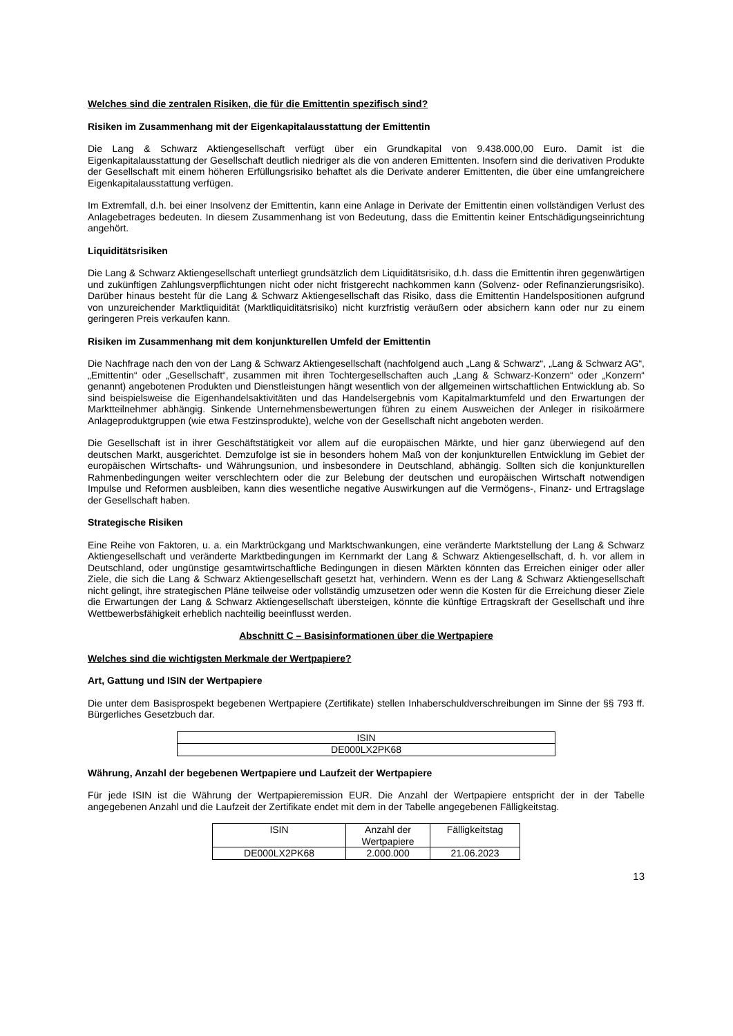Welches sind die zentralen Risiken, die für die Emittentin spezifisch sind?
Risiken im Zusammenhang mit der Eigenkapitalausstattung der Emittentin
Die Lang & Schwarz Aktiengesellschaft verfügt über ein Grundkapital von 9.438.000,00 Euro. Damit ist die Eigenkapitalausstattung der Gesellschaft deutlich niedriger als die von anderen Emittenten. Insofern sind die derivativen Produkte der Gesellschaft mit einem höheren Erfüllungsrisiko behaftet als die Derivate anderer Emittenten, die über eine umfangreichere Eigenkapitalausstattung verfügen.
Im Extremfall, d.h. bei einer Insolvenz der Emittentin, kann eine Anlage in Derivate der Emittentin einen vollständigen Verlust des Anlagebetrages bedeuten. In diesem Zusammenhang ist von Bedeutung, dass die Emittentin keiner Entschädigungseinrichtung angehört.
Liquiditätsrisiken
Die Lang & Schwarz Aktiengesellschaft unterliegt grundsätzlich dem Liquiditätsrisiko, d.h. dass die Emittentin ihren gegenwärtigen und zukünftigen Zahlungsverpflichtungen nicht oder nicht fristgerecht nachkommen kann (Solvenz- oder Refinanzierungsrisiko). Darüber hinaus besteht für die Lang & Schwarz Aktiengesellschaft das Risiko, dass die Emittentin Handelspositionen aufgrund von unzureichender Marktliquidität (Marktliquiditätsrisiko) nicht kurzfristig veräußern oder absichern kann oder nur zu einem geringeren Preis verkaufen kann.
Risiken im Zusammenhang mit dem konjunkturellen Umfeld der Emittentin
Die Nachfrage nach den von der Lang & Schwarz Aktiengesellschaft (nachfolgend auch „Lang & Schwarz“, „Lang & Schwarz AG“, „Emittentin“ oder „Gesellschaft“, zusammen mit ihren Tochtergesellschaften auch „Lang & Schwarz-Konzern“ oder „Konzern“ genannt) angebotenen Produkten und Dienstleistungen hängt wesentlich von der allgemeinen wirtschaftlichen Entwicklung ab. So sind beispielsweise die Eigenhandelsaktivitäten und das Handelsergebnis vom Kapitalmarktumfeld und den Erwartungen der Marktteilnehmer abhängig. Sinkende Unternehmensbewertungen führen zu einem Ausweichen der Anleger in risikoärmere Anlageproduktgruppen (wie etwa Festzinsprodukte), welche von der Gesellschaft nicht angeboten werden.
Die Gesellschaft ist in ihrer Geschäftstätigkeit vor allem auf die europäischen Märkte, und hier ganz überwiegend auf den deutschen Markt, ausgerichtet. Demzufolge ist sie in besonders hohem Maß von der konjunkturellen Entwicklung im Gebiet der europäischen Wirtschafts- und Währungsunion, und insbesondere in Deutschland, abhängig. Sollten sich die konjunkturellen Rahmenbedingungen weiter verschlechtern oder die zur Belebung der deutschen und europäischen Wirtschaft notwendigen Impulse und Reformen ausbleiben, kann dies wesentliche negative Auswirkungen auf die Vermögens-, Finanz- und Ertragslage der Gesellschaft haben.
Strategische Risiken
Eine Reihe von Faktoren, u. a. ein Marktrückgang und Marktschwankungen, eine veränderte Marktstellung der Lang & Schwarz Aktiengesellschaft und veränderte Marktbedingungen im Kernmarkt der Lang & Schwarz Aktiengesellschaft, d. h. vor allem in Deutschland, oder ungünstige gesamtwirtschaftliche Bedingungen in diesen Märkten könnten das Erreichen einiger oder aller Ziele, die sich die Lang & Schwarz Aktiengesellschaft gesetzt hat, verhindern. Wenn es der Lang & Schwarz Aktiengesellschaft nicht gelingt, ihre strategischen Pläne teilweise oder vollständig umzusetzen oder wenn die Kosten für die Erreichung dieser Ziele die Erwartungen der Lang & Schwarz Aktiengesellschaft übersteigen, könnte die künftige Ertragskraft der Gesellschaft und ihre Wettbewerbsfähigkeit erheblich nachteilig beeinflusst werden.
Abschnitt C – Basisinformationen über die Wertpapiere
Welches sind die wichtigsten Merkmale der Wertpapiere?
Art, Gattung und ISIN der Wertpapiere
Die unter dem Basisprospekt begebenen Wertpapiere (Zertifikate) stellen Inhaberschuldverschreibungen im Sinne der §§ 793 ff. Bürgerliches Gesetzbuch dar.
| ISIN |
| --- |
| DE000LX2PK68 |
Währung, Anzahl der begebenen Wertpapiere und Laufzeit der Wertpapiere
Für jede ISIN ist die Währung der Wertpapieremission EUR. Die Anzahl der Wertpapiere entspricht der in der Tabelle angegebenen Anzahl und die Laufzeit der Zertifikate endet mit dem in der Tabelle angegebenen Fälligkeitstag.
| ISIN | Anzahl der Wertpapiere | Fälligkeitstag |
| --- | --- | --- |
| DE000LX2PK68 | 2.000.000 | 21.06.2023 |
13